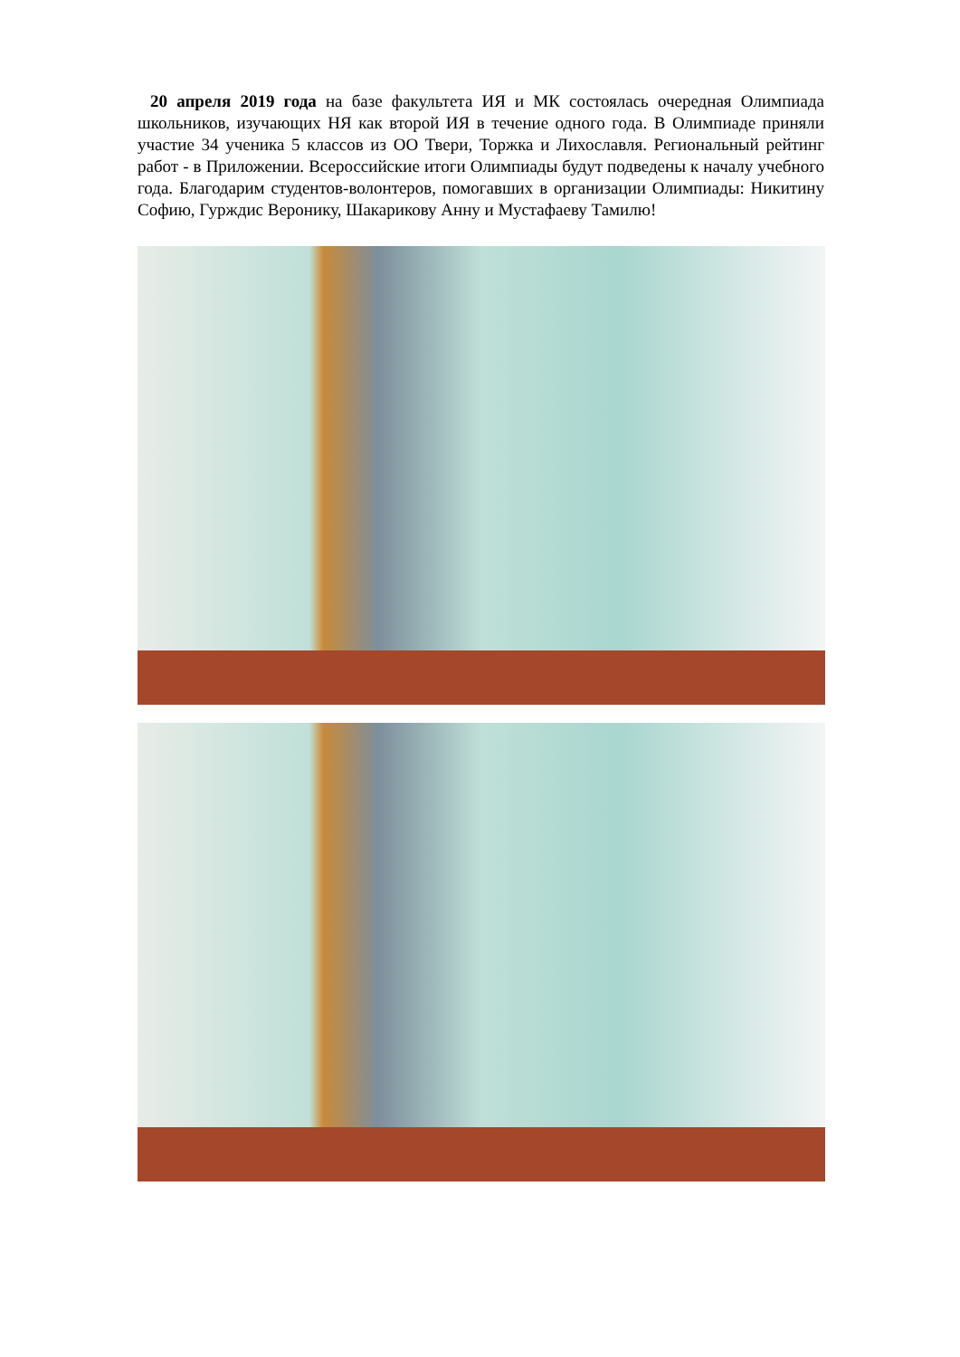20 апреля 2019 года на базе факультета ИЯ и МК состоялась очередная Олимпиада школьников, изучающих НЯ как второй ИЯ в течение одного года. В Олимпиаде приняли участие 34 ученика 5 классов из ОО Твери, Торжка и Лихославля. Региональный рейтинг работ - в Приложении. Всероссийские итоги Олимпиады будут подведены к началу учебного года. Благодарим студентов-волонтеров, помогавших в организации Олимпиады: Никитину Софию, Гурждис Веронику, Шакарикову Анну и Мустафаеву Тамилю!